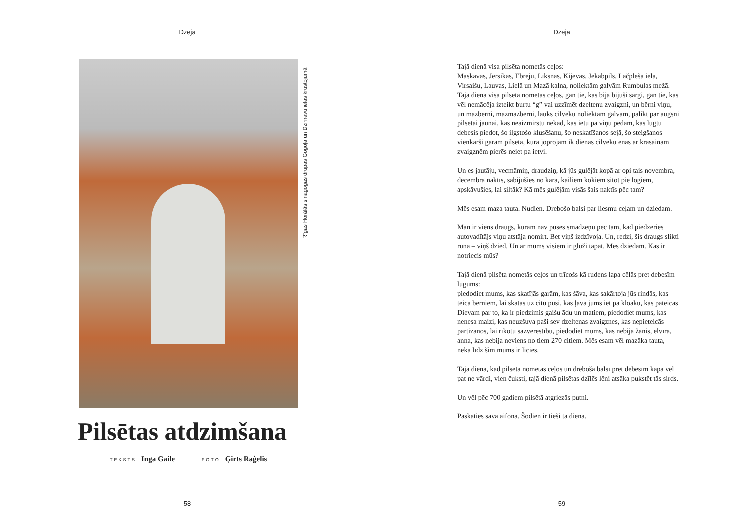Dzeja
Rīgas Horālās sinagogas drupas Gogoļa un Dzirnavu ielas krustojumā
Pilsētas atdzimšana
TEKSTS Inga Gaile FOTO Ģirts Raģelis
58
Dzeja
Tajā dienā visa pilsēta nometās ceļos:
Maskavas, Jersikas, Ebreju, Līksnas, Kijevas, Jēkabpils, Lāčplēša ielā, Virsaišu, Lauvas, Lielā un Mazā kalna, noliektām galvām Rumbulas mežā. Tajā dienā visa pilsēta nometās ceļos, gan tie, kas bija bijuši sargi, gan tie, kas vēl nemācēja izteikt burtu “g” vai uzzīmēt dzeltenu zvaigzni, un bērni viņu, un mazbērni, mazmazbērni, lauks cilvēku noliektām galvām, palikt par augsni pilsētai jaunai, kas neaizmirstu nekad, kas ietu pa viņu pēdām, kas lūgtu debesis piedot, šo ilgstošo klusēšanu, šo neskatīšanos sejā, šo steigšanos vienkārši garām pilsētā, kurā joprojām ik dienas cilvēku ēnas ar krāsainām zvaigznēm pierēs neiet pa ietvi.
Un es jautāju, vecmāmiņ, draudziņ, kā jūs gulējāt kopā ar opi tais novembra, decembra naktīs, sabijušies no kara, kailiem kokiem sitot pie logiem, apskāvušies, lai siltāk? Kā mēs gulējām visās šais naktīs pēc tam?
Mēs esam maza tauta. Nudien. Drebošo balsi par liesmu ceļam un dziedam.
Man ir viens draugs, kuram nav puses smadzeņu pēc tam, kad piedzēries autovadītājs viņu atstāja nomirt. Bet viņš izdzīvoja. Un, redzi, šis draugs slikti runā – viņš dzied. Un ar mums visiem ir gluži tāpat. Mēs dziedam. Kas ir notriecis mūs?
Tajā dienā pilsēta nometās ceļos un trīcošs kā rudens lapa cēlās pret debesīm lūgums:
piedodiet mums, kas skatījās garām, kas šāva, kas sakārtoja jūs rindās, kas teica bērniem, lai skatās uz citu pusi, kas ļāva jums iet pa kloāku, kas pateicās Dievam par to, ka ir piedzimis gaišu ādu un matiem, piedodiet mums, kas nenesa maizi, kas neuzšuva paši sev dzeltenas zvaigznes, kas nepieteicās partizānos, lai rīkotu sazvērestību, piedodiet mums, kas nebija žanis, elvīra, anna, kas nebija neviens no tiem 270 citiem. Mēs esam vēl mazāka tauta, nekā līdz šim mums ir licies.
Tajā dienā, kad pilsēta nometās ceļos un drebošā balsī pret debesīm kāpa vēl pat ne vārdi, vien čuksti, tajā dienā pilsētas dzīlēs lēni atsāka pukstēt tās sirds.
Un vēl pēc 700 gadiem pilsētā atgriezās putni.
Paskaties savā aifonā. Šodien ir tieši tā diena.
59